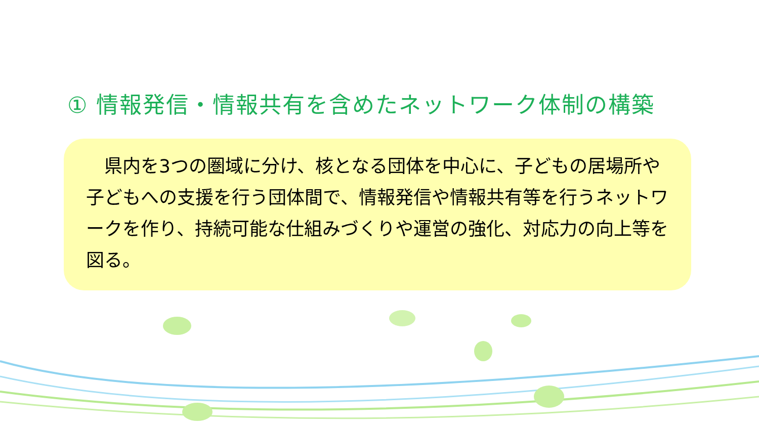① 情報発信・情報共有を含めたネットワーク体制の構築
　県内を3つの圏域に分け、核となる団体を中心に、子どもの居場所や子どもへの支援を行う団体間で、情報発信や情報共有等を行うネットワークを作り、持続可能な仕組みづくりや運営の強化、対応力の向上等を図る。